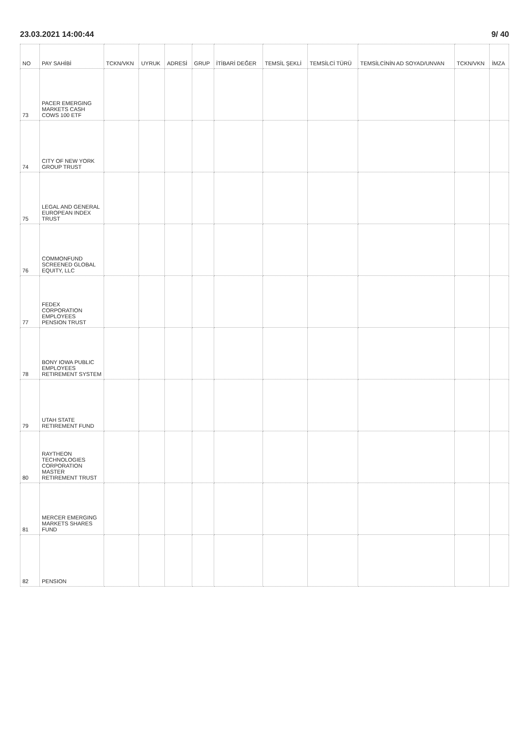23.03.2021 14:00:44 9/ 40
| NO | PAY SAHİBİ | TCKN/VKN | UYRUK | ADRESİ | GRUP | İTİBARİ DEĞER | TEMSİL ŞEKLİ | TEMSİLCİ TÜRÜ | TEMSİLCİNİN AD SOYAD/UNVAN | TCKN/VKN | İMZA |
| --- | --- | --- | --- | --- | --- | --- | --- | --- | --- | --- | --- |
| 73 | PACER EMERGING MARKETS CASH COWS 100 ETF | | | | | | | | | | |
| 74 | CITY OF NEW YORK GROUP TRUST | | | | | | | | | | |
| 75 | LEGAL AND GENERAL EUROPEAN INDEX TRUST | | | | | | | | | | |
| 76 | COMMONFUND SCREENED GLOBAL EQUITY, LLC | | | | | | | | | | |
| 77 | FEDEX CORPORATION EMPLOYEES PENSION TRUST | | | | | | | | | | |
| 78 | BONY IOWA PUBLIC EMPLOYEES RETIREMENT SYSTEM | | | | | | | | | | |
| 79 | UTAH STATE RETIREMENT FUND | | | | | | | | | | |
| 80 | RAYTHEON TECHNOLOGIES CORPORATION MASTER RETIREMENT TRUST | | | | | | | | | | |
| 81 | MERCER EMERGING MARKETS SHARES FUND | | | | | | | | | | |
| 82 | PENSION | | | | | | | | | | |